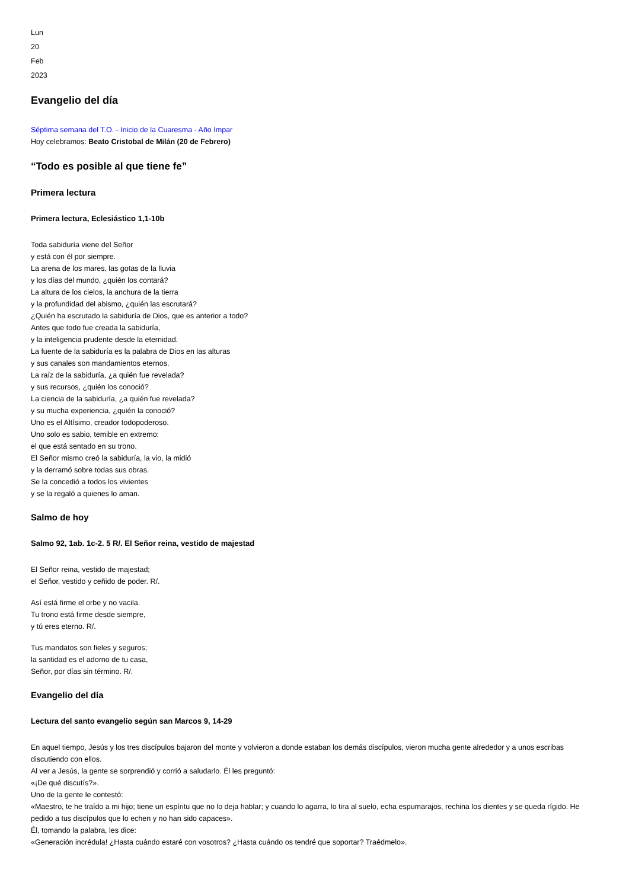Lun
20
Feb
2023
Evangelio del día
Séptima semana del T.O. - Inicio de la Cuaresma - Año Impar
Hoy celebramos: Beato Cristobal de Milán (20 de Febrero)
“Todo es posible al que tiene fe”
Primera lectura
Primera lectura, Eclesiástico 1,1-10b
Toda sabiduría viene del Señor
y está con él por siempre.
La arena de los mares, las gotas de la lluvia
y los días del mundo, ¿quién los contará?
La altura de los cielos, la anchura de la tierra
y la profundidad del abismo, ¿quién las escrutará?
¿Quién ha escrutado la sabiduría de Dios, que es anterior a todo?
Antes que todo fue creada la sabiduría,
y la inteligencia prudente desde la eternidad.
La fuente de la sabiduría es la palabra de Dios en las alturas
y sus canales son mandamientos eternos.
La raíz de la sabiduría, ¿a quién fue revelada?
y sus recursos, ¿quién los conoció?
La ciencia de la sabiduría, ¿a quién fue revelada?
y su mucha experiencia, ¿quién la conoció?
Uno es el Altísimo, creador todopoderoso.
Uno solo es sabio, temible en extremo:
el que está sentado en su trono.
El Señor mismo creó la sabiduría, la vio, la midió
y la derramó sobre todas sus obras.
Se la concedió a todos los vivientes
y se la regaló a quienes lo aman.
Salmo de hoy
Salmo 92, 1ab. 1c-2. 5 R/. El Señor reina, vestido de majestad
El Señor reina, vestido de majestad;
el Señor, vestido y ceñido de poder. R/.
Así está firme el orbe y no vacila.
Tu trono está firme desde siempre,
y tú eres eterno. R/.
Tus mandatos son fieles y seguros;
la santidad es el adorno de tu casa,
Señor, por días sin término. R/.
Evangelio del día
Lectura del santo evangelio según san Marcos 9, 14-29
En aquel tiempo, Jesús y los tres discípulos bajaron del monte y volvieron a donde estaban los demás discípulos, vieron mucha gente alrededor y a unos escribas discutiendo con ellos.
Al ver a Jesús, la gente se sorprendió y corrió a saludarlo. Él les preguntó:
«¡De qué discutís?».
Uno de la gente le contestó:
«Maestro, te he traído a mi hijo; tiene un espíritu que no lo deja hablar; y cuando lo agarra, lo tira al suelo, echa espumarajos, rechina los dientes y se queda rígido. He pedido a tus discípulos que lo echen y no han sido capaces».
Él, tomando la palabra, les dice:
«Generación incrédula! ¿Hasta cuándo estaré con vosotros? ¿Hasta cuándo os tendré que soportar? Traédmelo».